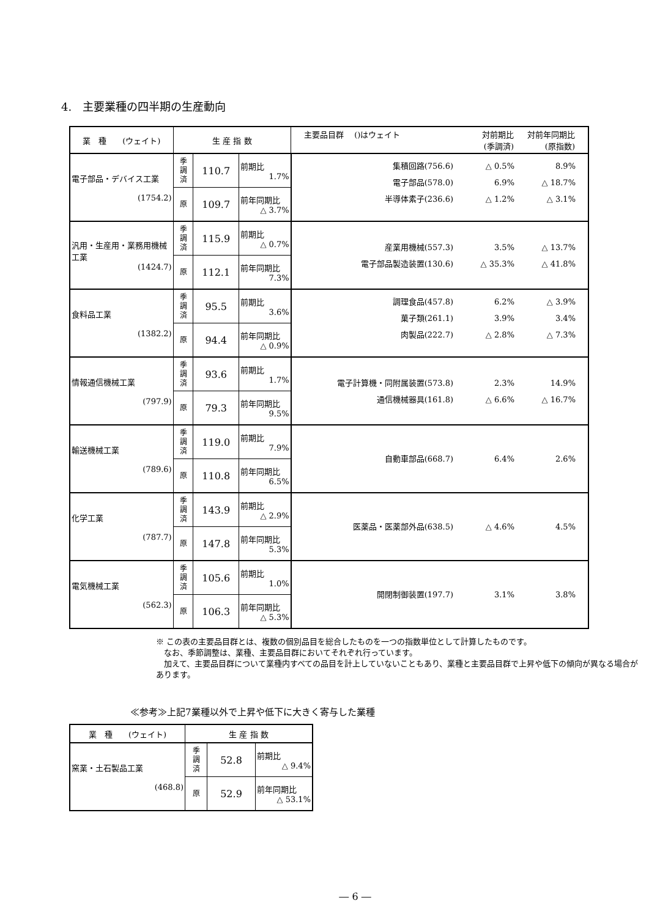4.　主要業種の四半期の生産動向
| 業 種 (ウェイト) | 生 産 指 数 | | | 主要品目群 ()はウェイト 対前期比 (季調済) 対前年同期比 (原指数) |
| --- | --- | --- | --- | --- |
| 電子部品・デバイス工業 (1754.2) | 季 調 済 | 110.7 | 前期比 1.7% | 集積回路(756.6) △ 0.5% 8.9% 電子部品(578.0) 6.9% △ 18.7% 半導体素子(236.6) △ 1.2% △ 3.1% |
| | 原 | 109.7 | 前年同期比 △ 3.7% | |
| 汎用・生産用・業務用機械工業 (1424.7) | 季 調 済 | 115.9 | 前期比 △ 0.7% | 産業用機械(557.3) 3.5% △ 13.7% 電子部品製造装置(130.6) △ 35.3% △ 41.8% |
| | 原 | 112.1 | 前年同期比 7.3% | |
| 食料品工業 (1382.2) | 季 調 済 | 95.5 | 前期比 3.6% | 調理食品(457.8) 6.2% △ 3.9% 菓子類(261.1) 3.9% 3.4% 肉製品(222.7) △ 2.8% △ 7.3% |
| | 原 | 94.4 | 前年同期比 △ 0.9% | |
| 情報通信機械工業 (797.9) | 季 調 済 | 93.6 | 前期比 1.7% | 電子計算機・同附属装置(573.8) 2.3% 14.9% 通信機械器具(161.8) △ 6.6% △ 16.7% |
| | 原 | 79.3 | 前年同期比 9.5% | |
| 輸送機械工業 (789.6) | 季 調 済 | 119.0 | 前期比 7.9% | 自動車部品(668.7) 6.4% 2.6% |
| | 原 | 110.8 | 前年同期比 6.5% | |
| 化学工業 (787.7) | 季 調 済 | 143.9 | 前期比 △ 2.9% | 医薬品・医薬部外品(638.5) △ 4.6% 4.5% |
| | 原 | 147.8 | 前年同期比 5.3% | |
| 電気機械工業 (562.3) | 季 調 済 | 105.6 | 前期比 1.0% | 開閉制御装置(197.7) 3.1% 3.8% |
| | 原 | 106.3 | 前年同期比 △ 5.3% | |
※ この表の主要品目群とは、複数の個別品目を総合したものを一つの指数単位として計算したものです。
　なお、季節調整は、業種、主要品目群においてそれぞれ行っています。
　加えて、主要品目群について業種内すべての品目を計上していないこともあり、業種と主要品目群で上昇や低下の傾向が異なる場合があります。
≪参考≫上記7業種以外で上昇や低下に大きく寄与した業種
| 業 種 (ウェイト) | 生 産 指 数 | | |
| --- | --- | --- | --- |
| 窯業・土石製品工業 (468.8) | 季 調 済 | 52.8 | 前期比 △ 9.4% |
| | 原 | 52.9 | 前年同期比 △ 53.1% |
― 6 ―